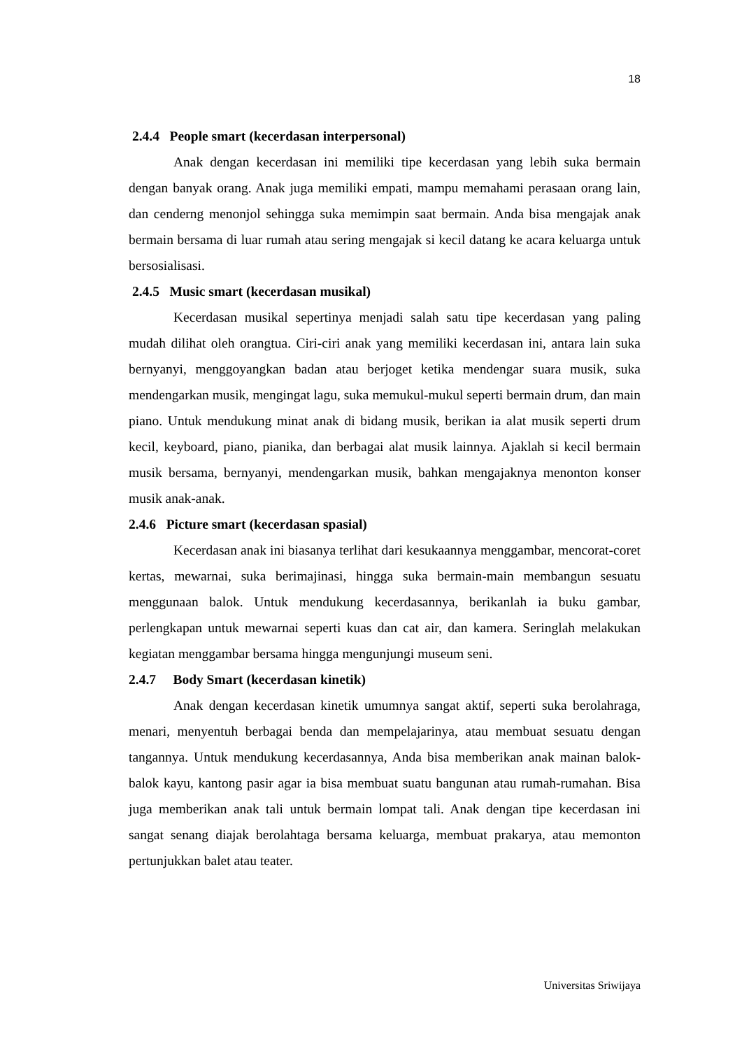18
2.4.4 People smart (kecerdasan interpersonal)
Anak dengan kecerdasan ini memiliki tipe kecerdasan yang lebih suka bermain dengan banyak orang. Anak juga memiliki empati, mampu memahami perasaan orang lain, dan cenderng menonjol sehingga suka memimpin saat bermain. Anda bisa mengajak anak bermain bersama di luar rumah atau sering mengajak si kecil datang ke acara keluarga untuk bersosialisasi.
2.4.5 Music smart (kecerdasan musikal)
Kecerdasan musikal sepertinya menjadi salah satu tipe kecerdasan yang paling mudah dilihat oleh orangtua. Ciri-ciri anak yang memiliki kecerdasan ini, antara lain suka bernyanyi, menggoyangkan badan atau berjoget ketika mendengar suara musik, suka mendengarkan musik, mengingat lagu, suka memukul-mukul seperti bermain drum, dan main piano. Untuk mendukung minat anak di bidang musik, berikan ia alat musik seperti drum kecil, keyboard, piano, pianika, dan berbagai alat musik lainnya. Ajaklah si kecil bermain musik bersama, bernyanyi, mendengarkan musik, bahkan mengajaknya menonton konser musik anak-anak.
2.4.6 Picture smart (kecerdasan spasial)
Kecerdasan anak ini biasanya terlihat dari kesukaannya menggambar, mencorat-coret kertas, mewarnai, suka berimajinasi, hingga suka bermain-main membangun sesuatu menggunaan balok. Untuk mendukung kecerdasannya, berikanlah ia buku gambar, perlengkapan untuk mewarnai seperti kuas dan cat air, dan kamera. Seringlah melakukan kegiatan menggambar bersama hingga mengunjungi museum seni.
2.4.7 Body Smart (kecerdasan kinetik)
Anak dengan kecerdasan kinetik umumnya sangat aktif, seperti suka berolahraga, menari, menyentuh berbagai benda dan mempelajarinya, atau membuat sesuatu dengan tangannya. Untuk mendukung kecerdasannya, Anda bisa memberikan anak mainan balok-balok kayu, kantong pasir agar ia bisa membuat suatu bangunan atau rumah-rumahan. Bisa juga memberikan anak tali untuk bermain lompat tali. Anak dengan tipe kecerdasan ini sangat senang diajak berolahtaga bersama keluarga, membuat prakarya, atau memonton pertunjukkan balet atau teater.
Universitas Sriwijaya